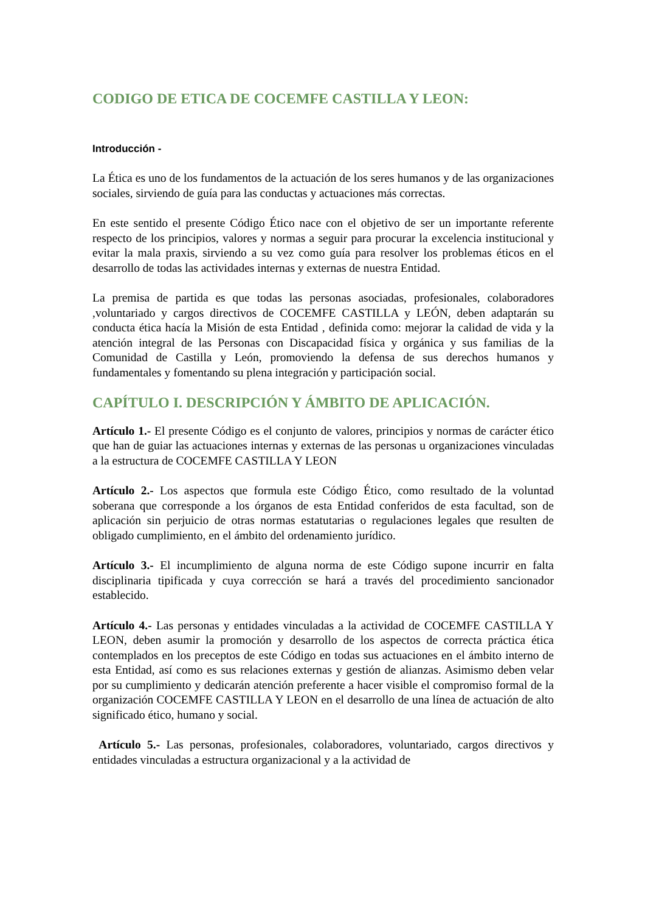CODIGO DE ETICA DE COCEMFE CASTILLA Y LEON:
Introducción -
La Ética es uno de los fundamentos de la actuación de los seres humanos y de las organizaciones sociales, sirviendo de guía para las conductas y actuaciones más correctas.
En este sentido el presente Código Ético nace con el objetivo de ser un importante referente respecto de los principios, valores y normas a seguir para procurar la excelencia institucional y evitar la mala praxis, sirviendo a su vez como guía para resolver los problemas éticos en el desarrollo de todas las actividades internas y externas de nuestra Entidad.
La premisa de partida es que todas las personas asociadas, profesionales, colaboradores ,voluntariado y cargos directivos de COCEMFE CASTILLA y LEÓN, deben adaptarán su conducta ética hacía la Misión de esta Entidad , definida como: mejorar la calidad de vida y la atención integral de las Personas con Discapacidad física y orgánica y sus familias de la Comunidad de Castilla y León, promoviendo la defensa de sus derechos humanos y fundamentales y fomentando su plena integración y participación social.
CAPÍTULO I. DESCRIPCIÓN Y ÁMBITO DE APLICACIÓN.
Artículo 1.- El presente Código es el conjunto de valores, principios y normas de carácter ético que han de guiar las actuaciones internas y externas de las personas u organizaciones vinculadas a la estructura de COCEMFE CASTILLA Y LEON
Artículo 2.- Los aspectos que formula este Código Ético, como resultado de la voluntad soberana que corresponde a los órganos de esta Entidad conferidos de esta facultad, son de aplicación sin perjuicio de otras normas estatutarias o regulaciones legales que resulten de obligado cumplimiento, en el ámbito del ordenamiento jurídico.
Artículo 3.- El incumplimiento de alguna norma de este Código supone incurrir en falta disciplinaria tipificada y cuya corrección se hará a través del procedimiento sancionador establecido.
Artículo 4.- Las personas y entidades vinculadas a la actividad de COCEMFE CASTILLA Y LEON, deben asumir la promoción y desarrollo de los aspectos de correcta práctica ética contemplados en los preceptos de este Código en todas sus actuaciones en el ámbito interno de esta Entidad, así como es sus relaciones externas y gestión de alianzas. Asimismo deben velar por su cumplimiento y dedicarán atención preferente a hacer visible el compromiso formal de la organización COCEMFE CASTILLA Y LEON en el desarrollo de una línea de actuación de alto significado ético, humano y social.
Artículo 5.- Las personas, profesionales, colaboradores, voluntariado, cargos directivos y entidades vinculadas a estructura organizacional y a la actividad de